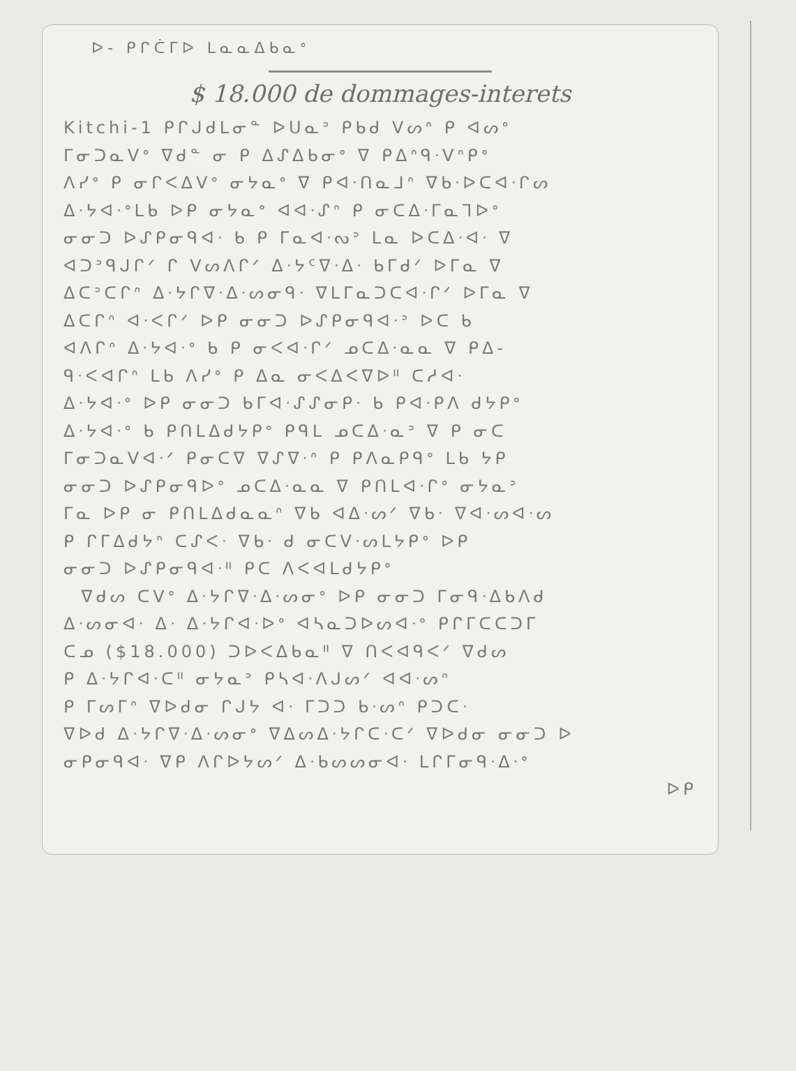ᐅ‐ ᑭᒋᑖᒥᐅ ᒪᓇᓇᐃᑲᓇᐤ
$ 18.000 de dommages-interets
Kitchi-1 ᑭᒋᒍᑯᒪᓂᓐ ᐅᑌᓇᐣ ᑭᑲᑯ ᐯᔕᐢ ᑭ ᐊᔕᐤ
ᒥᓂᑐᓇᐯᐤ ᐁᑯᓐ ᓂ ᑭ ᐃᔑᐃᑲᓂᐤ ᐁ ᑭᐃᐢᑫᐧᐯᐢᑭᐤ
ᐱᓯᐤ ᑭ ᓂᒋᐸᐃᐯᐤ ᓂᔭᓇᐤ ᐁ ᑭᐊᐧᑎᓇᒧᐢ ᐁᑲᐧᐅᑕᐊᐧᒋᔕ
ᐃᐧᔭᐊᐧᐤᒪᑲ ᐅᑭ ᓂᔭᓇᐤ ᐊᐊᐧᔑᐢ ᑭ ᓂᑕᐃᐧᒥᓇᒣᐅᐤ
ᓂᓂᑐ ᐅᔑᑭᓂᑫᐊᐧ ᑲ ᑭ ᒥᓇᐊᐧᔓᐣ ᒪᓇ ᐅᑕᐃᐧᐊᐧ ᐁ
ᐊᑐᐣᑫᒍᒋᐟ ᒋ ᐯᔕᐱᒋᐟ ᐃᐧᔭᑦᐁᐧᐃᐧ ᑲᒥᑯᐟ ᐅᒥᓇ ᐁ
ᐃᑕᐣᑕᒋᐢ ᐃᐧᔭᒋᐁᐧᐃᐧᔕᓂᑫᐧ ᐁᒪᒥᓇᑐᑕᐊᐧᒋᐟ ᐅᒥᓇ ᐁ
ᐃᑕᒋᐢ ᐊᐧᐸᒋᐟ ᐅᑭ ᓂᓂᑐ ᐅᔑᑭᓂᑫᐊᐧᐣ ᐅᑕ ᑲ
ᐊᐱᒋᐢ ᐃᐧᔭᐊᐧᐤ ᑲ ᑭ ᓂᐸᐊᐧᒋᐟ ᓄᑕᐃᐧᓇᓇ ᐁ ᑭᐃ‐
ᑫᐧᐸᐊᒋᐢ ᒪᑲ ᐱᓯᐤ ᑭ ᐃᓇ ᓂᐸᐃᐸᐁᐅᐦ ᑕᓱᐊᐧ
ᐃᐧᔭᐊᐧᐤ ᐅᑭ ᓂᓂᑐ ᑲᒥᐊᐧᔑᔑᓂᑭᐧ ᑲ ᑭᐊᐧᑭᐱ ᑯᔭᑭᐤ
ᐃᐧᔭᐊᐧᐤ ᑲ ᑭᑎᒪᐃᑯᔭᑭᐤ ᑭᑫᒪ ᓄᑕᐃᐧᓇᐣ ᐁ ᑭ ᓂᑕ
ᒥᓂᑐᓇᐯᐊᐧᐟ ᑭᓂᑕᐁ ᐁᔑᐁᐧᐢ ᑭ ᑭᐱᓇᑭᑫᐤ ᒪᑲ ᔭᑭ
ᓂᓂᑐ ᐅᔑᑭᓂᑫᐅᐤ ᓄᑕᐃᐧᓇᓇ ᐁ ᑭᑎᒪᐊᐧᒋᐤ ᓂᔭᓇᐣ
ᒥᓇ ᐅᑭ ᓂ ᑭᑎᒪᐃᑯᓇᓇᐢ ᐁᑲ ᐊᐃᐧᔕᐟ ᐁᑲᐧ ᐁᐊᐧᔕᐊᐧᔕ
ᑭ ᒋᒥᐃᑯᔭᐢ ᑕᔑᐸᐧ ᐁᑲᐧ ᑯ ᓂᑕᐯᐧᔕᒪᔭᑭᐤ ᐅᑭ
ᓂᓂᑐ ᐅᔑᑭᓂᑫᐊᐧᐦ ᑭᑕ ᐱᐸᐊᒪᑯᔭᑭᐤ
ᐁᑯᔕ ᑕᐯᐤ ᐃᐧᔭᒋᐁᐧᐃᐧᔕᓂᐤ ᐅᑭ ᓂᓂᑐ ᒥᓂᑫᐧᐃᑲᐱᑯ
ᐃᐧᔕᓂᐊᐧ ᐃᐧ ᐃᐧᔭᒋᐊᐧᐅᐤ ᐊᓴᓇᑐᐅᔕᐊᐧᐤ ᑭᒋᒥᑕᑕᑐᒥ
ᑕᓄ ($18.000) ᑐᐅᐸᐃᑲᓇᐦ ᐁ ᑎᐸᐊᑫᐸᐟ ᐁᑯᔕ
ᑭ ᐃᐧᔭᒋᐊᐧᑕᐦ ᓂᔭᓇᐣ ᑭᓴᐊᐧᐱᒍᔕᐟ ᐊᐊᐧᔕᐢ
ᑭ ᒥᔕᒥᐢ ᐁᐅᑯᓂ ᒋᒍᔭ ᐊᐧ ᒥᑐᑐ ᑲᐧᔕᐢ ᑭᑐᑕᐧ
ᐁᐅᑯ ᐃᐧᔭᒋᐁᐧᐃᐧᔕᓂᐤ ᐁᐃᔕᐃᐧᔭᒋᑕᐧᑕᐟ ᐁᐅᑯᓂ ᓂᓂᑐ ᐅ
ᓂᑭᓂᑫᐊᐧ ᐁᑭ ᐱᒋᐅᔭᔕᐟ ᐃᐧᑲᔕᔕᓂᐊᐧ ᒪᒋᒥᓂᑫᐧᐃᐧᐤ
ᐅᑭ